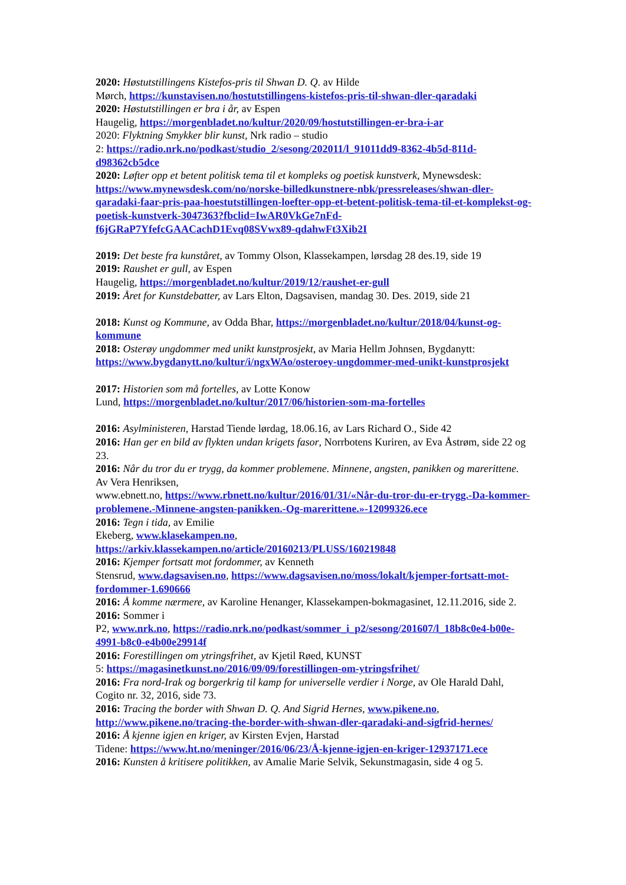2020: Høstutstillingens Kistefos-pris til Shwan D. Q. av Hilde
Mørch, https://kunstavisen.no/hostutstillingens-kistefos-pris-til-shwan-dler-qaradaki
2020: Høstutstillingen er bra i år, av Espen
Haugelig, https://morgenbladet.no/kultur/2020/09/hostutstillingen-er-bra-i-ar
2020: Flyktning Smykker blir kunst, Nrk radio – studio
2: https://radio.nrk.no/podkast/studio_2/sesong/202011/l_91011dd9-8362-4b5d-811d-d98362cb5dce
2020: Løfter opp et betent politisk tema til et kompleks og poetisk kunstverk, Mynewsdesk: https://www.mynewsdesk.com/no/norske-billedkunstnere-nbk/pressreleases/shwan-dler-qaradaki-faar-pris-paa-hoestutstillingen-loefter-opp-et-betent-politisk-tema-til-et-komplekst-og-poetisk-kunstverk-3047363?fbclid=IwAR0VkGe7nFd-f6jGRaP7YfefcGAACachD1Evq08SVwx89-qdahwFt3Xib2I
2019: Det beste fra kunståret, av Tommy Olson, Klassekampen, lørsdag 28 des.19, side 19
2019: Raushet er gull, av Espen
Haugelig, https://morgenbladet.no/kultur/2019/12/raushet-er-gull
2019: Året for Kunstdebatter, av Lars Elton, Dagsavisen, mandag 30. Des. 2019, side 21
2018: Kunst og Kommune, av Odda Bhar, https://morgenbladet.no/kultur/2018/04/kunst-og-kommune
2018: Osterøy ungdommer med unikt kunstprosjekt, av Maria Hellm Johnsen, Bygdanytt: https://www.bygdanytt.no/kultur/i/ngxWAo/osteroey-ungdommer-med-unikt-kunstprosjekt
2017: Historien som må fortelles, av Lotte Konow
Lund, https://morgenbladet.no/kultur/2017/06/historien-som-ma-fortelles
2016: Asylministeren, Harstad Tiende lørdag, 18.06.16, av Lars Richard O., Side 42
2016: Han ger en bild av flykten undan krigets fasor, Norrbotens Kuriren, av Eva Åstrøm, side 22 og 23.
2016: Når du tror du er trygg, da kommer problemene. Minnene, angsten, panikken og marerittene. Av Vera Henriksen,
www.ebnett.no, https://www.rbnett.no/kultur/2016/01/31/«Når-du-tror-du-er-trygg.-Da-kommer-problemene.-Minnene-angsten-panikken.-Og-marerittene.»-12099326.ece
2016: Tegn i tida, av Emilie
Ekeberg, www.klasekampen.no, https://arkiv.klassekampen.no/article/20160213/PLUSS/160219848
2016: Kjemper fortsatt mot fordommer, av Kenneth
Stensrud, www.dagsavisen.no, https://www.dagsavisen.no/moss/lokalt/kjemper-fortsatt-mot-fordommer-1.690666
2016: Å komme nærmere, av Karoline Henanger, Klassekampen-bokmagasinet, 12.11.2016, side 2.
2016: Sommer i
P2, www.nrk.no, https://radio.nrk.no/podkast/sommer_i_p2/sesong/201607/l_18b8c0e4-b00e-4991-b8c0-e4b00e29914f
2016: Forestillingen om ytringsfrihet, av Kjetil Røed, KUNST
5: https://magasinetkunst.no/2016/09/09/forestillingen-om-ytringsfrihet/
2016: Fra nord-Irak og borgerkrig til kamp for universelle verdier i Norge, av Ole Harald Dahl, Cogito nr. 32, 2016, side 73.
2016: Tracing the border with Shwan D. Q. And Sigrid Hernes, www.pikene.no, http://www.pikene.no/tracing-the-border-with-shwan-dler-qaradaki-and-sigfrid-hernes/
2016: Å kjenne igjen en kriger, av Kirsten Evjen, Harstad
Tidene: https://www.ht.no/meninger/2016/06/23/Å-kjenne-igjen-en-kriger-12937171.ece
2016: Kunsten å kritisere politikken, av Amalie Marie Selvik, Sekunstmagasin, side 4 og 5.